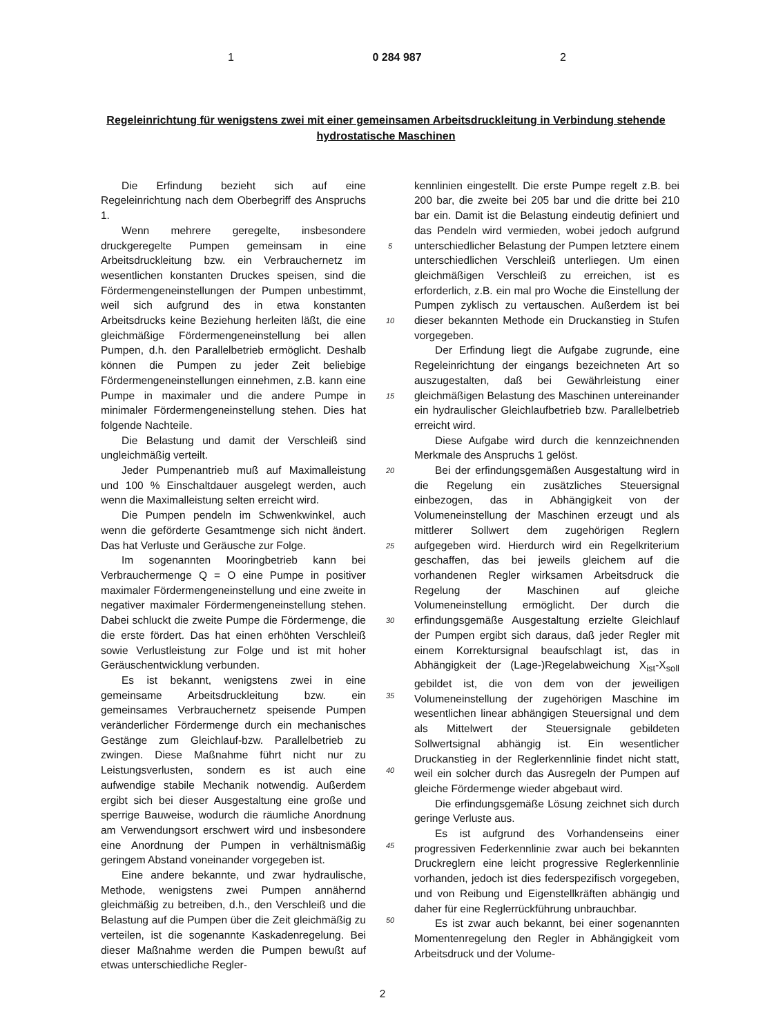1 0 284 987 2
Regeleinrichtung für wenigstens zwei mit einer gemeinsamen Arbeitsdruckleitung in Verbindung stehende hydrostatische Maschinen
Die Erfindung bezieht sich auf eine Regeleinrichtung nach dem Oberbegriff des Anspruchs 1.
Wenn mehrere geregelte, insbesondere druckgeregelte Pumpen gemeinsam in eine Arbeitsdruckleitung bzw. ein Verbrauchernetz im wesentlichen konstanten Druckes speisen, sind die Fördermengeneinstellungen der Pumpen unbestimmt, weil sich aufgrund des in etwa konstanten Arbeitsdrucks keine Beziehung herleiten läßt, die eine gleichmäßige Fördermengeneinstellung bei allen Pumpen, d.h. den Parallelbetrieb ermöglicht. Deshalb können die Pumpen zu jeder Zeit beliebige Fördermengeneinstellungen einnehmen, z.B. kann eine Pumpe in maximaler und die andere Pumpe in minimaler Fördermengeneinstellung stehen. Dies hat folgende Nachteile.
Die Belastung und damit der Verschleiß sind ungleichmäßig verteilt.
Jeder Pumpenantrieb muß auf Maximalleistung und 100 % Einschaltdauer ausgelegt werden, auch wenn die Maximalleistung selten erreicht wird.
Die Pumpen pendeln im Schwenkwinkel, auch wenn die geförderte Gesamtmenge sich nicht ändert. Das hat Verluste und Geräusche zur Folge.
Im sogenannten Mooringbetrieb kann bei Verbrauchermenge Q = O eine Pumpe in positiver maximaler Fördermengeneinstellung und eine zweite in negativer maximaler Fördermengeneinstellung stehen. Dabei schluckt die zweite Pumpe die Fördermenge, die die erste fördert. Das hat einen erhöhten Verschleiß sowie Verlustleistung zur Folge und ist mit hoher Geräuschentwicklung verbunden.
Es ist bekannt, wenigstens zwei in eine gemeinsame Arbeitsdruckleitung bzw. ein gemeinsames Verbrauchernetz speisende Pumpen veränderlicher Fördermenge durch ein mechanisches Gestänge zum Gleichlauf-bzw. Parallelbetrieb zu zwingen. Diese Maßnahme führt nicht nur zu Leistungsverlusten, sondern es ist auch eine aufwendige stabile Mechanik notwendig. Außerdem ergibt sich bei dieser Ausgestaltung eine große und sperrige Bauweise, wodurch die räumliche Anordnung am Verwendungsort erschwert wird und insbesondere eine Anordnung der Pumpen in verhältnismäßig geringem Abstand voneinander vorgegeben ist.
Eine andere bekannte, und zwar hydraulische, Methode, wenigstens zwei Pumpen annähernd gleichmäßig zu betreiben, d.h., den Verschleiß und die Belastung auf die Pumpen über die Zeit gleichmäßig zu verteilen, ist die sogenannte Kaskadenregelung. Bei dieser Maßnahme werden die Pumpen bewußt auf etwas unterschiedliche Regler-
5
10
15
20
25
30
35
40
45
50
kennlinien eingestellt. Die erste Pumpe regelt z.B. bei 200 bar, die zweite bei 205 bar und die dritte bei 210 bar ein. Damit ist die Belastung eindeutig definiert und das Pendeln wird vermieden, wobei jedoch aufgrund unterschiedlicher Belastung der Pumpen letztere einem unterschiedlichen Verschleiß unterliegen. Um einen gleichmäßigen Verschleiß zu erreichen, ist es erforderlich, z.B. ein mal pro Woche die Einstellung der Pumpen zyklisch zu vertauschen. Außerdem ist bei dieser bekannten Methode ein Druckanstieg in Stufen vorgegeben.
Der Erfindung liegt die Aufgabe zugrunde, eine Regeleinrichtung der eingangs bezeichneten Art so auszugestalten, daß bei Gewährleistung einer gleichmäßigen Belastung des Maschinen untereinander ein hydraulischer Gleichlaufbetrieb bzw. Parallelbetrieb erreicht wird.
Diese Aufgabe wird durch die kennzeichnenden Merkmale des Anspruchs 1 gelöst.
Bei der erfindungsgemäßen Ausgestaltung wird in die Regelung ein zusätzliches Steuersignal einbezogen, das in Abhängigkeit von der Volumeneinstellung der Maschinen erzeugt und als mittlerer Sollwert dem zugehörigen Reglern aufgegeben wird. Hierdurch wird ein Regelkriterium geschaffen, das bei jeweils gleichem auf die vorhandenen Regler wirksamen Arbeitsdruck die Regelung der Maschinen auf gleiche Volumeneinstellung ermöglicht. Der durch die erfindungsgemäße Ausgestaltung erzielte Gleichlauf der Pumpen ergibt sich daraus, daß jeder Regler mit einem Korrektursignal beaufschlagt ist, das in Abhängigkeit der (Lage-)Regelabweichung X<sub>ist</sub>-X<sub>soll</sub> gebildet ist, die von dem von der jeweiligen Volumeneinstellung der zugehörigen Maschine im wesentlichen linear abhängigen Steuersignal und dem als Mittelwert der Steuersignale gebildeten Sollwertsignal abhängig ist. Ein wesentlicher Druckanstieg in der Reglerkennlinie findet nicht statt, weil ein solcher durch das Ausregeln der Pumpen auf gleiche Fördermenge wieder abgebaut wird.
Die erfindungsgemäße Lösung zeichnet sich durch geringe Verluste aus.
Es ist aufgrund des Vorhandenseins einer progressiven Federkennlinie zwar auch bei bekannten Druckreglern eine leicht progressive Reglerkennlinie vorhanden, jedoch ist dies federspezifisch vorgegeben, und von Reibung und Eigenstellkräften abhängig und daher für eine Reglerrückführung unbrauchbar.
Es ist zwar auch bekannt, bei einer sogenannten Momentenregelung den Regler in Abhängigkeit vom Arbeitsdruck und der Volume-
2